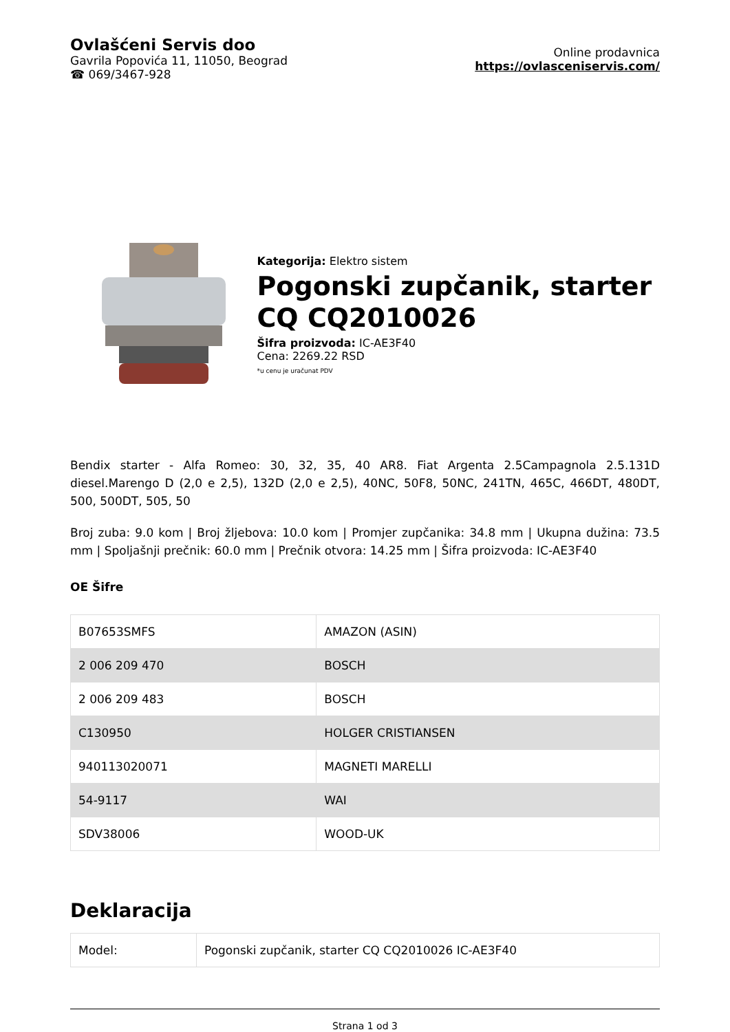Ovlašćeni Servis doo
Gavrila Popovića 11, 11050, Beograd
☎ 069/3467-928
Online prodavnica
https://ovlasceniservis.com/
Kategorija: Elektro sistem
Pogonski zupčanik, starter CQ CQ2010026
Šifra proizvoda: IC-AE3F40
Cena: 2269.22 RSD
*u cenu je uračunat PDV
Bendix starter - Alfa Romeo: 30, 32, 35, 40 AR8. Fiat Argenta 2.5Campagnola 2.5.131D diesel.Marengo D (2,0 e 2,5), 132D (2,0 e 2,5), 40NC, 50F8, 50NC, 241TN, 465C, 466DT, 480DT, 500, 500DT, 505, 50
Broj zuba: 9.0 kom | Broj žljebova: 10.0 kom | Promjer zupčanika: 34.8 mm | Ukupna dužina: 73.5 mm | Spoljašnji prečnik: 60.0 mm | Prečnik otvora: 14.25 mm | Šifra proizvoda: IC-AE3F40
OE Šifre
| B07653SMFS | AMAZON (ASIN) |
| 2 006 209 470 | BOSCH |
| 2 006 209 483 | BOSCH |
| C130950 | HOLGER CRISTIANSEN |
| 940113020071 | MAGNETI MARELLI |
| 54-9117 | WAI |
| SDV38006 | WOOD-UK |
Deklaracija
| Model: | Pogonski zupčanik, starter CQ CQ2010026 IC-AE3F40 |
Strana 1 od 3